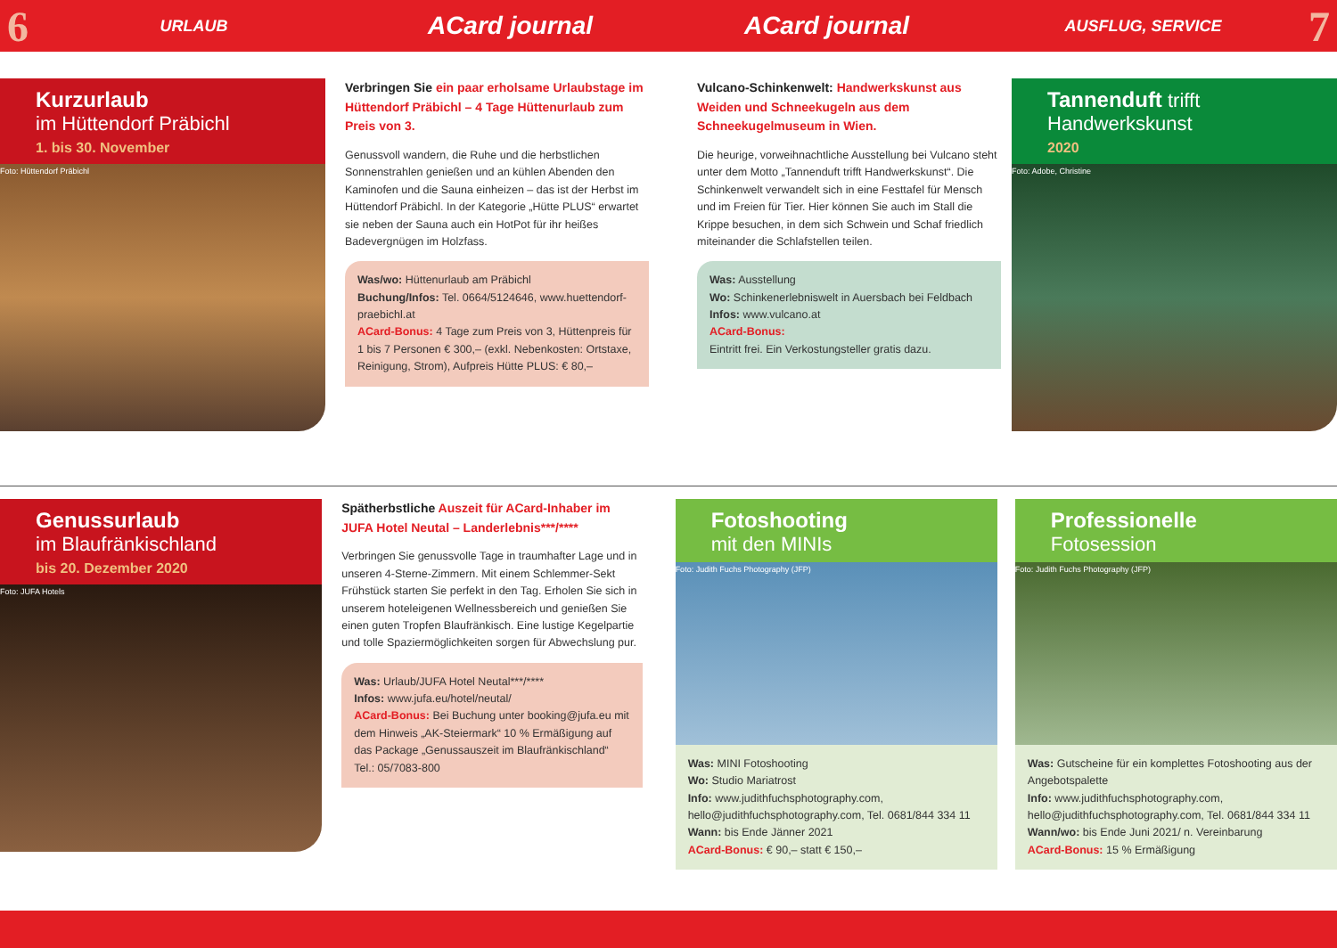6
URLAUB
ACard journal ACard journal
AUSFLUG, SERVICE
7
Kurzurlaub
im Hüttendorf Präbichl
1. bis 30. November
Foto: Hüttendorf Präbichl
Verbringen Sie ein paar erholsame Urlaubstage im Hüttendorf Präbichl – 4 Tage Hüttenurlaub zum Preis von 3.
Genussvoll wandern, die Ruhe und die herbstlichen Sonnenstrahlen genießen und an kühlen Abenden den Kaminofen und die Sauna einheizen – das ist der Herbst im Hüttendorf Präbichl. In der Kategorie „Hütte PLUS“ erwartet sie neben der Sauna auch ein HotPot für ihr heißes Badevergnügen im Holzfass.
Was/wo: Hüttenurlaub am Präbichl
Buchung/Infos: Tel. 0664/5124646, www.huettendorf-praebichl.at
ACard-Bonus: 4 Tage zum Preis von 3, Hüttenpreis für 1 bis 7 Personen € 300,– (exkl. Nebenkosten: Ortstaxe, Reinigung, Strom), Aufpreis Hütte PLUS: € 80,–
Vulcano-Schinkenwelt: Handwerkskunst aus Weiden und Schneekugeln aus dem Schneekugelmuseum in Wien.
Die heurige, vorweihnachtliche Ausstellung bei Vulcano steht unter dem Motto „Tannenduft trifft Handwerkskunst“. Die Schinkenwelt verwandelt sich in eine Festtafel für Mensch und im Freien für Tier. Hier können Sie auch im Stall die Krippe besuchen, in dem sich Schwein und Schaf friedlich miteinander die Schlafstellen teilen.
Was: Ausstellung
Wo: Schinkenerlebniswelt in Auersbach bei Feldbach
Infos: www.vulcano.at
ACard-Bonus:
Eintritt frei. Ein Verkostungsteller gratis dazu.
Tannenduft trifft
Handwerkskunst
2020
Foto: Adobe, Christine
Genussurlaub
im Blaufränkischland
bis 20. Dezember 2020
Foto: JUFA Hotels
Spätherbstliche Auszeit für ACard-Inhaber im JUFA Hotel Neutal – Landerlebnis***/****
Verbringen Sie genussvolle Tage in traumhafter Lage und in unseren 4-Sterne-Zimmern. Mit einem Schlemmer-Sekt Frühstück starten Sie perfekt in den Tag. Erholen Sie sich in unserem hoteleigenen Wellnessbereich und genießen Sie einen guten Tropfen Blaufränkisch. Eine lustige Kegelpartie und tolle Spaziermöglichkeiten sorgen für Abwechslung pur.
Was: Urlaub/JUFA Hotel Neutal***/****
Infos: www.jufa.eu/hotel/neutal/
ACard-Bonus: Bei Buchung unter booking@jufa.eu mit dem Hinweis „AK-Steiermark“ 10 % Ermäßigung auf das Package „Genussauszeit im Blaufränkischland“
Tel.: 05/7083-800
Fotoshooting
mit den MINIs
Foto: Judith Fuchs Photography (JFP)
Was: MINI Fotoshooting
Wo: Studio Mariatrost
Info: www.judithfuchsphotography.com, hello@judithfuchsphotography.com, Tel. 0681/844 334 11
Wann: bis Ende Jänner 2021
ACard-Bonus: € 90,– statt € 150,–
Professionelle
Fotosession
Foto: Judith Fuchs Photography (JFP)
Was: Gutscheine für ein komplettes Fotoshooting aus der Angebotspalette
Info: www.judithfuchsphotography.com, hello@judithfuchsphotography.com, Tel. 0681/844 334 11
Wann/wo: bis Ende Juni 2021/ n. Vereinbarung
ACard-Bonus: 15 % Ermäßigung